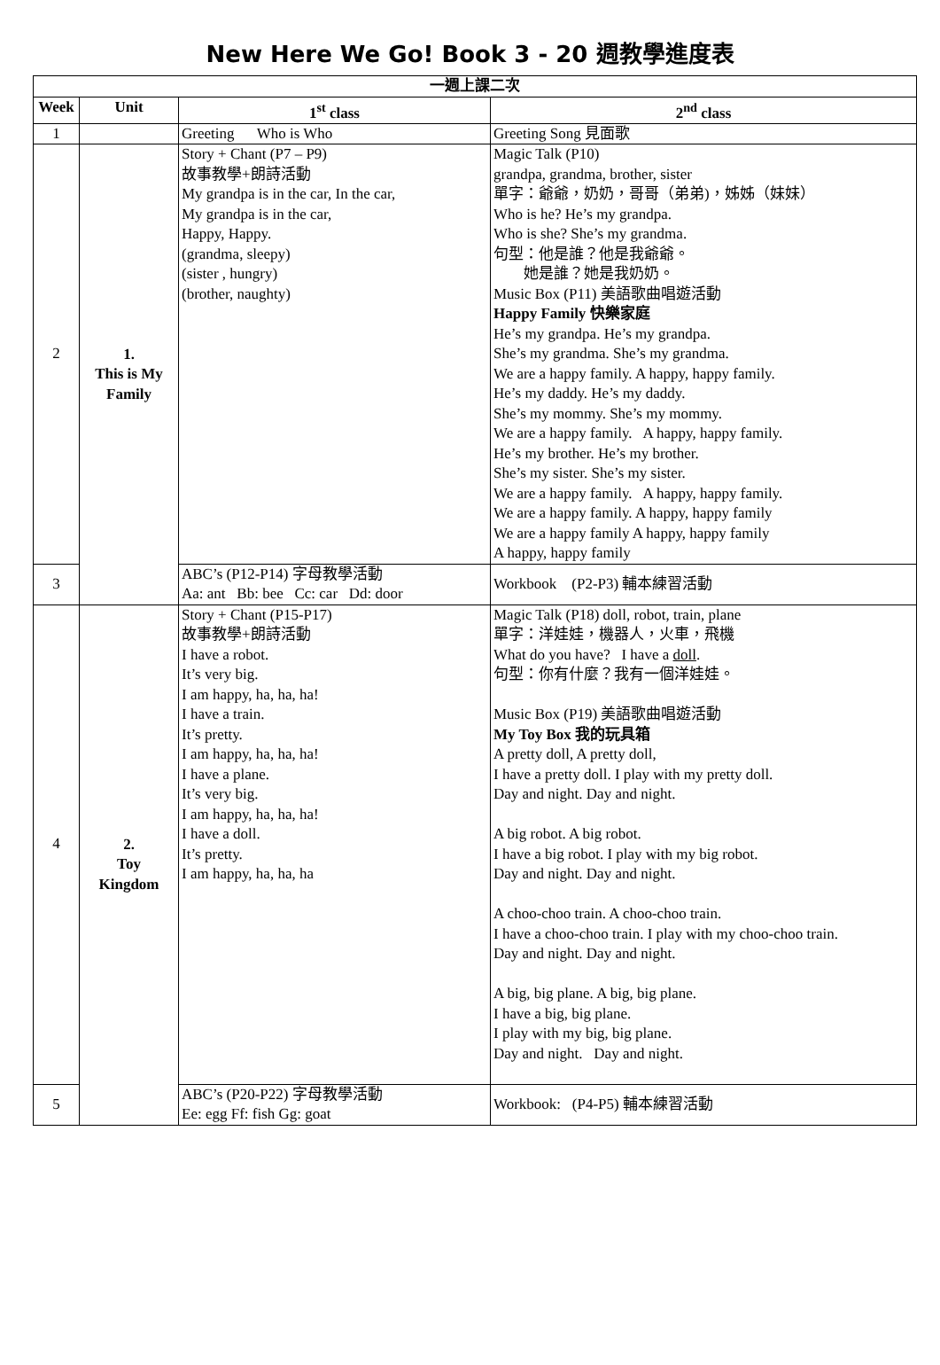New Here We Go! Book 3 - 20 週教學進度表
| 一週上課二次 | | | |
| --- | --- | --- | --- |
| Week | Unit | 1<sup>st</sup> class | 2<sup>nd</sup> class |
| 1 | | Greeting Who is Who | Greeting Song 見面歌 |
| 2 | 1. This is My Family | Story + Chant (P7 – P9) 故事教學+朗詩活動 My grandpa is in the car, In the car, My grandpa is in the car, Happy, Happy. (grandma, sleepy) (sister , hungry) (brother, naughty) | Magic Talk (P10) grandpa, grandma, brother, sister 單字：爺爺，奶奶，哥哥（弟弟)，姊姊（妹妹） Who is he? He’s my grandpa. Who is she? She’s my grandma. 句型：他是誰？他是我爺爺。 她是誰？她是我奶奶。 Music Box (P11) 美語歌曲唱遊活動 Happy Family 快樂家庭 He’s my grandpa. He’s my grandpa. She’s my grandma. She’s my grandma. We are a happy family. A happy, happy family. He’s my daddy. He’s my daddy. She’s my mommy. She’s my mommy. We are a happy family. A happy, happy family. He’s my brother. He’s my brother. She’s my sister. She’s my sister. We are a happy family. A happy, happy family. We are a happy family. A happy, happy family We are a happy family A happy, happy family A happy, happy family |
| 3 | | ABC’s (P12-P14) 字母教學活動 Aa: ant Bb: bee Cc: car Dd: door | Workbook (P2-P3) 輔本練習活動 |
| 4 | 2. Toy Kingdom | Story + Chant (P15-P17) 故事教學+朗詩活動 I have a robot. It’s very big. I am happy, ha, ha, ha! I have a train. It’s pretty. I am happy, ha, ha, ha! I have a plane. It’s very big. I am happy, ha, ha, ha! I have a doll. It’s pretty. I am happy, ha, ha, ha | Magic Talk (P18) doll, robot, train, plane 單字：洋娃娃，機器人，火車，飛機 What do you have? I have a doll . 句型：你有什麼？我有一個洋娃娃。 Music Box (P19) 美語歌曲唱遊活動 My Toy Box 我的玩具箱 A pretty doll, A pretty doll, I have a pretty doll. I play with my pretty doll. Day and night. Day and night. A big robot. A big robot. I have a big robot. I play with my big robot. Day and night. Day and night. A choo-choo train. A choo-choo train. I have a choo-choo train. I play with my choo-choo train. Day and night. Day and night. A big, big plane. A big, big plane. I have a big, big plane. I play with my big, big plane. Day and night. Day and night. |
| 5 | | ABC’s (P20-P22) 字母教學活動 Ee: egg Ff: fish Gg: goat | Workbook: (P4-P5) 輔本練習活動 |